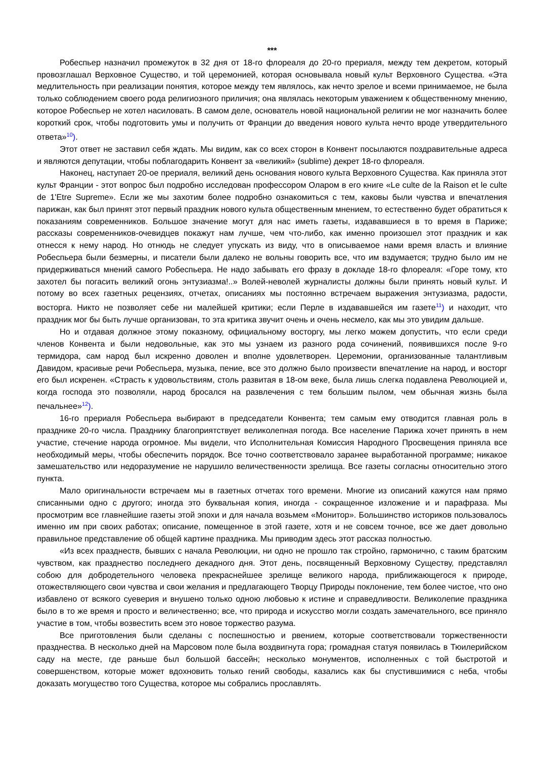***
Робеспьер назначил промежуток в 32 дня от 18-го флореаля до 20-го прериаля, между тем декретом, который провозглашал Верховное Существо, и той церемонией, которая основывала новый культ Верховного Существа. «Эта медлительность при реализации понятия, которое между тем являлось, как нечто зрелое и всеми принимаемое, не была только соблюдением своего рода религиозного приличия; она являлась некоторым уважением к общественному мнению, которое Робеспьер не хотел насиловать. В самом деле, основатель новой национальной религии не мог назначить более короткий срок, чтобы подготовить умы и получить от Франции до введения нового культа нечто вроде утвердительного ответа»<sup>10</sup>).
Этот ответ не заставил себя ждать. Мы видим, как со всех сторон в Конвент посылаются поздравительные адреса и являются депутации, чтобы поблагодарить Конвент за «великий» (sublime) декрет 18-го флореаля.
Наконец, наступает 20-ое прериаля, великий день основания нового культа Верховного Существа. Как приняла этот культ Франции - этот вопрос был подробно исследован профессором Оларом в его книге «Le culte de la Raison et le culte de 1'Etre Supreme». Если же мы захотим более подробно ознакомиться с тем, каковы были чувства и впечатления парижан, как был принят этот первый праздник нового культа общественным мнением, то естественно будет обратиться к показаниям современников. Большое значение могут для нас иметь газеты, издававшиеся в то время в Париже; рассказы современников-очевидцев покажут нам лучше, чем что-либо, как именно произошел этот праздник и как отнесся к нему народ. Но отнюдь не следует упускать из виду, что в описываемое нами время власть и влияние Робеспьера были безмерны, и писатели были далеко не вольны говорить все, что им вздумается; трудно было им не придерживаться мнений самого Робеспьера. Не надо забывать его фразу в докладе 18-го флореаля: «Горе тому, кто захотел бы погасить великий огонь энтузиазма!..» Волей-неволей журналисты должны были принять новый культ. И потому во всех газетных рецензиях, отчетах, описаниях мы постоянно встречаем выражения энтузиазма, радости, восторга. Никто не позволяет себе ни малейшей критики; если Перле в издававшейся им газете<sup>11</sup>) и находит, что праздник мог бы быть лучше организован, то эта критика звучит очень и очень несмело, как мы это увидим дальше.
Но и отдавая должное этому показному, официальному восторгу, мы легко можем допустить, что если среди членов Конвента и были недовольные, как это мы узнаем из разного рода сочинений, появившихся после 9-го термидора, сам народ был искренно доволен и вполне удовлетворен. Церемонии, организованные талантливым Давидом, красивые речи Робеспьера, музыка, пение, все это должно было произвести впечатление на народ, и восторг его был искренен. «Страсть к удовольствиям, столь развитая в 18-ом веке, была лишь слегка подавлена Революцией и, когда господа это позволяли, народ бросался на развлечения с тем большим пылом, чем обычная жизнь была печальнее»<sup>12</sup>).
16-го прериаля Робеспьера выбирают в председатели Конвента; тем самым ему отводится главная роль в празднике 20-го числа. Празднику благоприятствует великолепная погода. Все население Парижа хочет принять в нем участие, стечение народа огромное. Мы видели, что Исполнительная Комиссия Народного Просвещения приняла все необходимый меры, чтобы обеспечить порядок. Все точно соответствовало заранее выработанной программе; никакое замешательство или недоразумение не нарушило величественности зрелища. Все газеты согласны относительно этого пункта.
Мало оригинальности встречаем мы в газетных отчетах того времени. Многие из описаний кажутся нам прямо списанными одно с другого; иногда это буквальная копия, иногда - сокращенное изложение и и парафраза. Мы просмотрим все главнейшие газеты этой эпохи и для начала возьмем «Монитор». Большинство историков пользовалось именно им при своих работах; описание, помещенное в этой газете, хотя и не совсем точное, все же дает довольно правильное представление об общей картине праздника. Мы приводим здесь этот рассказ полностью.
«Из всех празднеств, бывших с начала Революции, ни одно не прошло так стройно, гармонично, с таким братским чувством, как празднество последнего декадного дня. Этот день, посвященный Верховному Существу, представлял собою для добродетельного человека прекраснейшее зрелище великого народа, приближающегося к природе, отожествляющего свои чувства и свои желания и предлагающего Творцу Природы поклонение, тем более чистое, что оно избавлено от всякого суеверия и внушено только одною любовью к истине и справедливости. Великолепие праздника было в то же время и просто и величественно; все, что природа и искусство могли создать замечательного, все приняло участие в том, чтобы возвестить всем это новое торжество разума.
Все приготовления были сделаны с поспешностью и рвением, которые соответствовали торжественности празднества. В несколько дней на Марсовом поле была воздвигнута гора; громадная статуя появилась в Тюилерийском саду на месте, где раньше был большой бассейн; несколько монументов, исполненных с той быстротой и совершенством, которые может вдохновить только гений свободы, казались как бы спустившимися с неба, чтобы доказать могущество того Существа, которое мы собрались прославлять.